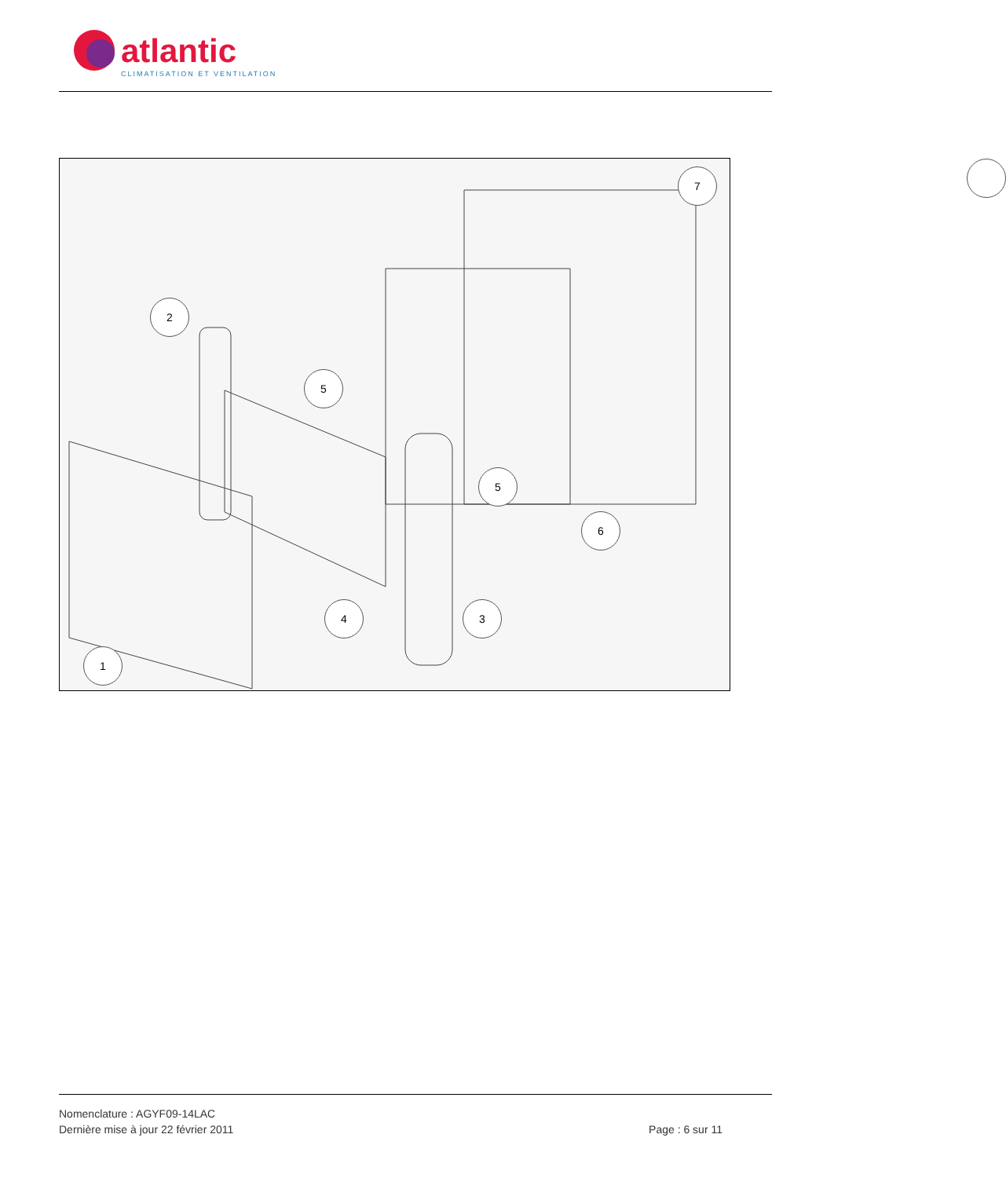atlantic
CLIMATISATION ET VENTILATION
7
2
5
5
6
4 3
1
Nomenclature : AGYF09-14LAC
Dernière mise à jour 22 février 2011 Page : 6 sur 11